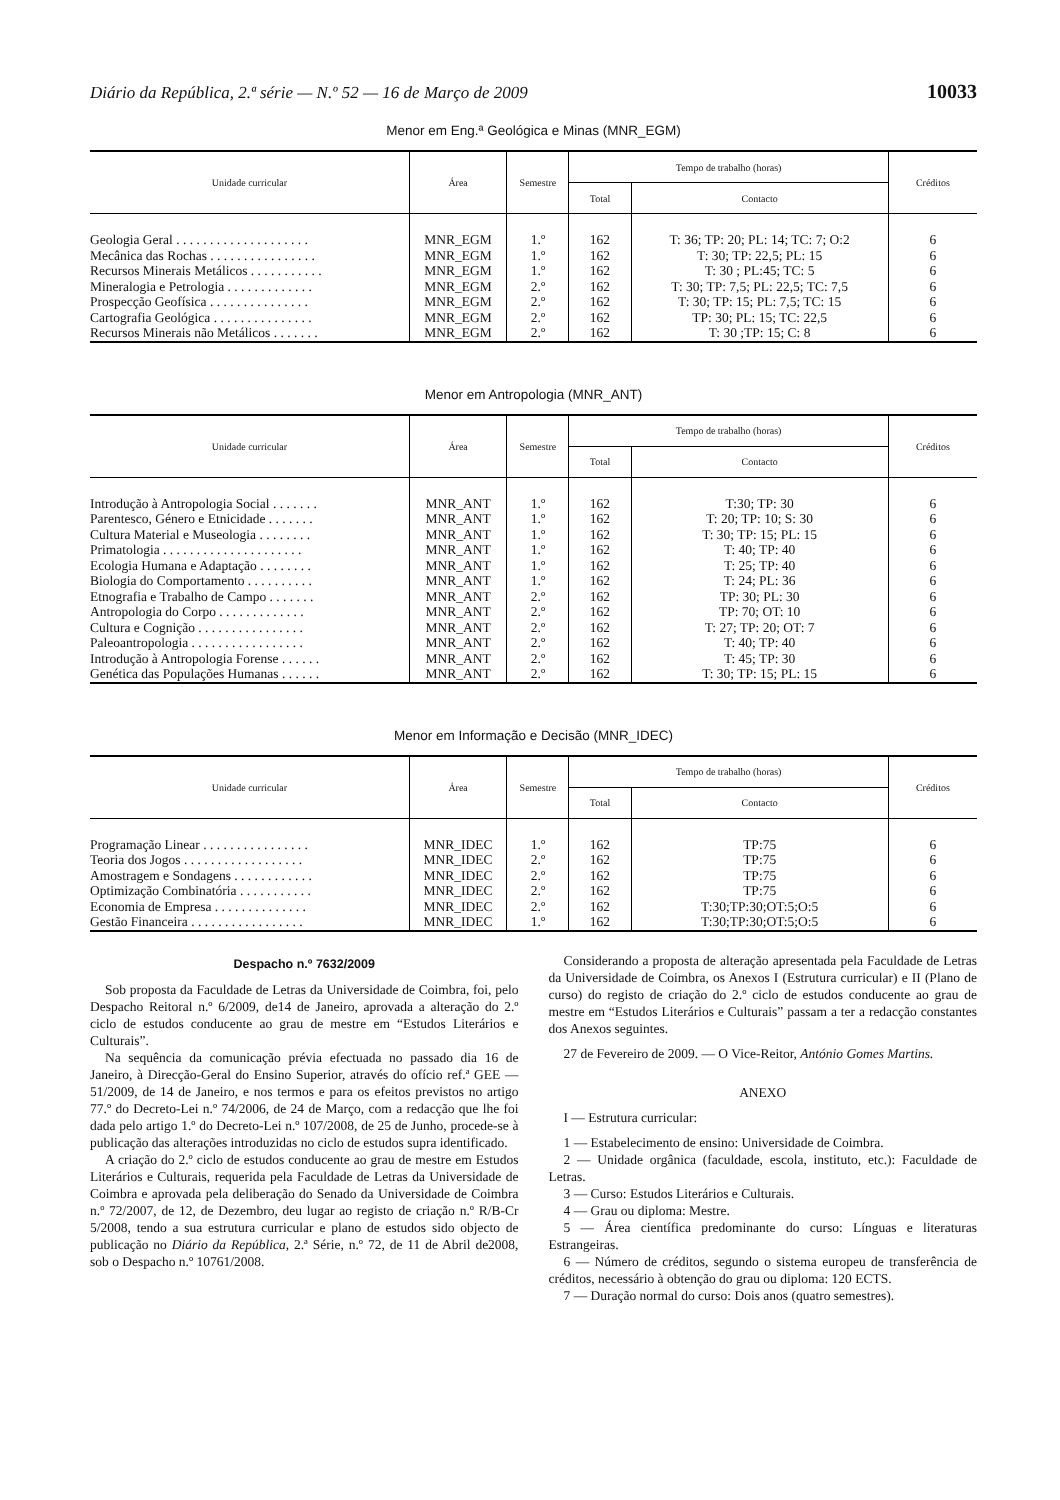Diário da República, 2.ª série — N.º 52 — 16 de Março de 2009 10033
Menor em Eng.ª Geológica e Minas (MNR_EGM)
| Unidade curricular | Área | Semestre | Tempo de trabalho (horas) | | Créditos |
| --- | --- | --- | --- | --- | --- |
| | | | Total | Contacto | |
| Geologia Geral . . . . . . . . . . . . . . . . . . . . | MNR_EGM | 1.º | 162 | T: 36; TP: 20; PL: 14; TC: 7; O:2 | 6 |
| Mecânica das Rochas . . . . . . . . . . . . . . . . | MNR_EGM | 1.º | 162 | T: 30; TP: 22,5; PL: 15 | 6 |
| Recursos Minerais Metálicos . . . . . . . . . . . | MNR_EGM | 1.º | 162 | T: 30 ; PL:45; TC: 5 | 6 |
| Mineralogia e Petrologia . . . . . . . . . . . . . | MNR_EGM | 2.º | 162 | T: 30; TP: 7,5; PL: 22,5; TC: 7,5 | 6 |
| Prospecção Geofísica . . . . . . . . . . . . . . . | MNR_EGM | 2.º | 162 | T: 30; TP: 15; PL: 7,5; TC: 15 | 6 |
| Cartografia Geológica . . . . . . . . . . . . . . . | MNR_EGM | 2.º | 162 | TP: 30; PL: 15; TC: 22,5 | 6 |
| Recursos Minerais não Metálicos . . . . . . . | MNR_EGM | 2.º | 162 | T: 30 ;TP: 15; C: 8 | 6 |
Menor em Antropologia (MNR_ANT)
| Unidade curricular | Área | Semestre | Tempo de trabalho (horas) | | Créditos |
| --- | --- | --- | --- | --- | --- |
| | | | Total | Contacto | |
| Introdução à Antropologia Social . . . . . . . | MNR_ANT | 1.º | 162 | T:30; TP: 30 | 6 |
| Parentesco, Género e Etnicidade . . . . . . . | MNR_ANT | 1.º | 162 | T: 20; TP: 10; S: 30 | 6 |
| Cultura Material e Museologia . . . . . . . . | MNR_ANT | 1.º | 162 | T: 30; TP: 15; PL: 15 | 6 |
| Primatologia . . . . . . . . . . . . . . . . . . . . . | MNR_ANT | 1.º | 162 | T: 40; TP: 40 | 6 |
| Ecologia Humana e Adaptação . . . . . . . . | MNR_ANT | 1.º | 162 | T: 25; TP: 40 | 6 |
| Biologia do Comportamento . . . . . . . . . . | MNR_ANT | 1.º | 162 | T: 24; PL: 36 | 6 |
| Etnografia e Trabalho de Campo . . . . . . . | MNR_ANT | 2.º | 162 | TP: 30; PL: 30 | 6 |
| Antropologia do Corpo . . . . . . . . . . . . . | MNR_ANT | 2.º | 162 | TP: 70; OT: 10 | 6 |
| Cultura e Cognição . . . . . . . . . . . . . . . . | MNR_ANT | 2.º | 162 | T: 27; TP: 20; OT: 7 | 6 |
| Paleoantropologia . . . . . . . . . . . . . . . . . | MNR_ANT | 2.º | 162 | T: 40; TP: 40 | 6 |
| Introdução à Antropologia Forense . . . . . . | MNR_ANT | 2.º | 162 | T: 45; TP: 30 | 6 |
| Genética das Populações Humanas . . . . . . | MNR_ANT | 2.º | 162 | T: 30; TP: 15; PL: 15 | 6 |
Menor em Informação e Decisão (MNR_IDEC)
| Unidade curricular | Área | Semestre | Tempo de trabalho (horas) | | Créditos |
| --- | --- | --- | --- | --- | --- |
| | | | Total | Contacto | |
| Programação Linear . . . . . . . . . . . . . . . . | MNR_IDEC | 1.º | 162 | TP:75 | 6 |
| Teoria dos Jogos . . . . . . . . . . . . . . . . . . | MNR_IDEC | 2.º | 162 | TP:75 | 6 |
| Amostragem e Sondagens . . . . . . . . . . . . | MNR_IDEC | 2.º | 162 | TP:75 | 6 |
| Optimização Combinatória . . . . . . . . . . . | MNR_IDEC | 2.º | 162 | TP:75 | 6 |
| Economia de Empresa . . . . . . . . . . . . . . | MNR_IDEC | 2.º | 162 | T:30;TP:30;OT:5;O:5 | 6 |
| Gestão Financeira . . . . . . . . . . . . . . . . . | MNR_IDEC | 1.º | 162 | T:30;TP:30;OT:5;O:5 | 6 |
Despacho n.º 7632/2009
Sob proposta da Faculdade de Letras da Universidade de Coimbra, foi, pelo Despacho Reitoral n.º 6/2009, de14 de Janeiro, aprovada a alteração do 2.º ciclo de estudos conducente ao grau de mestre em “Estudos Literários e Culturais”.
Na sequência da comunicação prévia efectuada no passado dia 16 de Janeiro, à Direcção-Geral do Ensino Superior, através do ofício ref.ª GEE — 51/2009, de 14 de Janeiro, e nos termos e para os efeitos previstos no artigo 77.º do Decreto-Lei n.º 74/2006, de 24 de Março, com a redacção que lhe foi dada pelo artigo 1.º do Decreto-Lei n.º 107/2008, de 25 de Junho, procede-se à publicação das alterações introduzidas no ciclo de estudos supra identificado.
A criação do 2.º ciclo de estudos conducente ao grau de mestre em Estudos Literários e Culturais, requerida pela Faculdade de Letras da Universidade de Coimbra e aprovada pela deliberação do Senado da Universidade de Coimbra n.º 72/2007, de 12, de Dezembro, deu lugar ao registo de criação n.º R/B-Cr 5/2008, tendo a sua estrutura curricular e plano de estudos sido objecto de publicação no Diário da República, 2.ª Série, n.º 72, de 11 de Abril de2008, sob o Despacho n.º 10761/2008.
Considerando a proposta de alteração apresentada pela Faculdade de Letras da Universidade de Coimbra, os Anexos I (Estrutura curricular) e II (Plano de curso) do registo de criação do 2.º ciclo de estudos conducente ao grau de mestre em “Estudos Literários e Culturais” passam a ter a redacção constantes dos Anexos seguintes.
27 de Fevereiro de 2009. — O Vice-Reitor, António Gomes Martins.
ANEXO
I — Estrutura curricular:
1 — Estabelecimento de ensino: Universidade de Coimbra.
2 — Unidade orgânica (faculdade, escola, instituto, etc.): Faculdade de Letras.
3 — Curso: Estudos Literários e Culturais.
4 — Grau ou diploma: Mestre.
5 — Área científica predominante do curso: Línguas e literaturas Estrangeiras.
6 — Número de créditos, segundo o sistema europeu de transferência de créditos, necessário à obtenção do grau ou diploma: 120 ECTS.
7 — Duração normal do curso: Dois anos (quatro semestres).